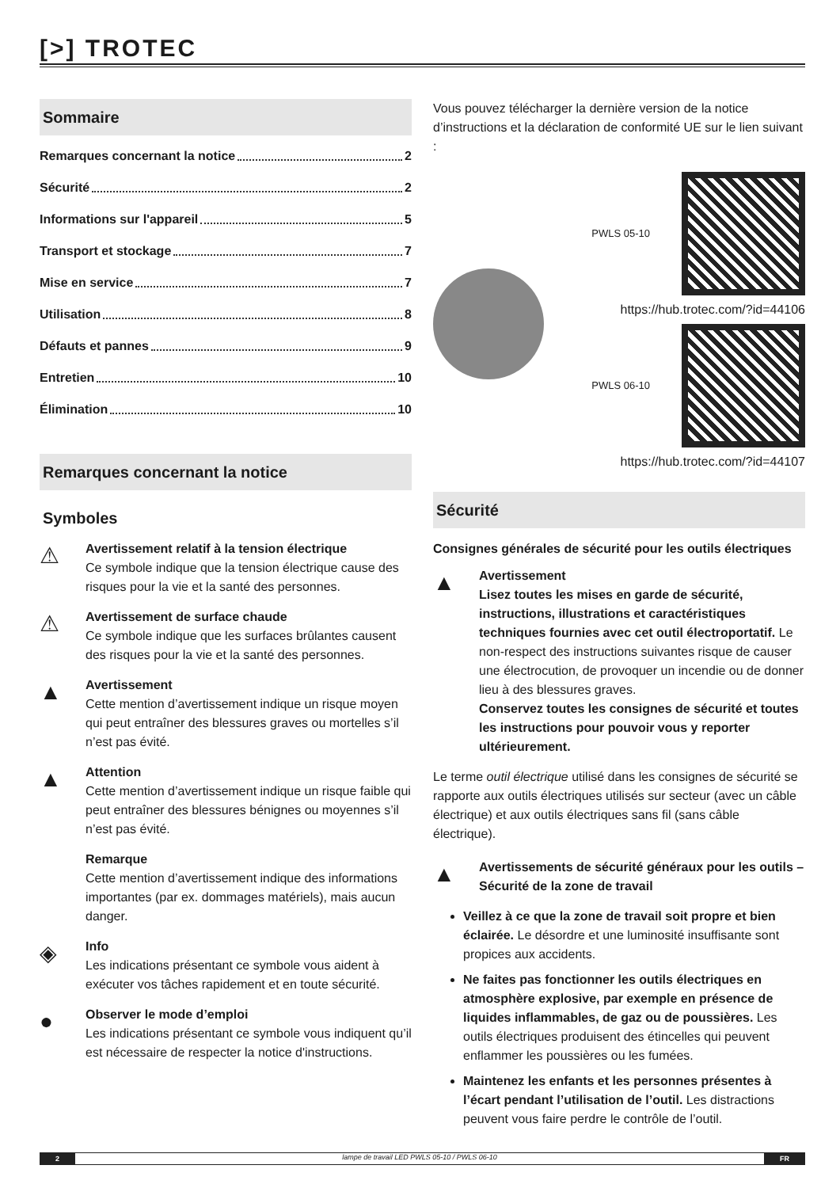[>] TROTEC
Sommaire
Remarques concernant la notice 2
Sécurité 2
Informations sur l'appareil 5
Transport et stockage 7
Mise en service 7
Utilisation 8
Défauts et pannes 9
Entretien 10
Élimination 10
Remarques concernant la notice
Symboles
⚠
Avertissement relatif à la tension électrique
Ce symbole indique que la tension électrique cause des risques pour la vie et la santé des personnes.
⚠
Avertissement de surface chaude
Ce symbole indique que les surfaces brûlantes causent des risques pour la vie et la santé des personnes.
▲
Avertissement
Cette mention d’avertissement indique un risque moyen qui peut entraîner des blessures graves ou mortelles s’il n’est pas évité.
▲
Attention
Cette mention d’avertissement indique un risque faible qui peut entraîner des blessures bénignes ou moyennes s’il n’est pas évité.
Remarque
Cette mention d’avertissement indique des informations importantes (par ex. dommages matériels), mais aucun danger.
◈
Info
Les indications présentant ce symbole vous aident à exécuter vos tâches rapidement et en toute sécurité.
●
Observer le mode d’emploi
Les indications présentant ce symbole vous indiquent qu’il est nécessaire de respecter la notice d'instructions.
Vous pouvez télécharger la dernière version de la notice d’instructions et la déclaration de conformité UE sur le lien suivant :
PWLS 05-10
https://hub.trotec.com/?id=44106
PWLS 06-10
https://hub.trotec.com/?id=44107
Sécurité
Consignes générales de sécurité pour les outils électriques
▲
Avertissement
Lisez toutes les mises en garde de sécurité, instructions, illustrations et caractéristiques techniques fournies avec cet outil électroportatif. Le non-respect des instructions suivantes risque de causer une électrocution, de provoquer un incendie ou de donner lieu à des blessures graves.
Conservez toutes les consignes de sécurité et toutes les instructions pour pouvoir vous y reporter ultérieurement.
Le terme outil électrique utilisé dans les consignes de sécurité se rapporte aux outils électriques utilisés sur secteur (avec un câble électrique) et aux outils électriques sans fil (sans câble électrique).
▲
Avertissements de sécurité généraux pour les outils – Sécurité de la zone de travail
Veillez à ce que la zone de travail soit propre et bien éclairée. Le désordre et une luminosité insuffisante sont propices aux accidents.
Ne faites pas fonctionner les outils électriques en atmosphère explosive, par exemple en présence de liquides inflammables, de gaz ou de poussières. Les outils électriques produisent des étincelles qui peuvent enflammer les poussières ou les fumées.
Maintenez les enfants et les personnes présentes à l’écart pendant l’utilisation de l’outil. Les distractions peuvent vous faire perdre le contrôle de l’outil.
2 lampe de travail LED PWLS 05-10 / PWLS 06-10
FR